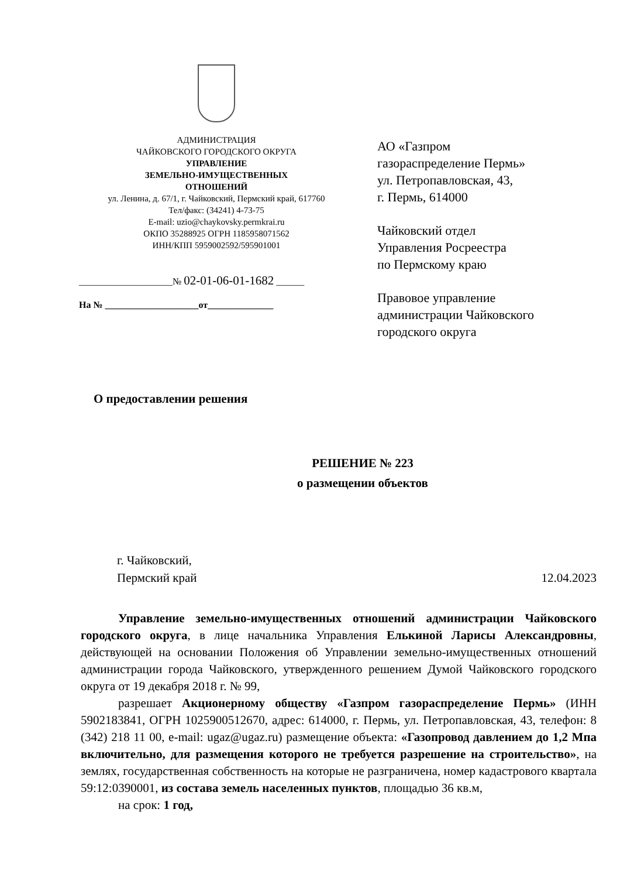АДМИНИСТРАЦИЯ
ЧАЙКОВСКОГО ГОРОДСКОГО ОКРУГА
УПРАВЛЕНИЕ
ЗЕМЕЛЬНО-ИМУЩЕСТВЕННЫХ
ОТНОШЕНИЙ
ул. Ленина, д. 67/1, г. Чайковский, Пермский край, 617760
Тел/факс: (34241) 4-73-75
E-mail: uzio@chaykovsky.permkrai.ru
ОКПО 35288925 ОГРН 1185958071562
ИНН/КПП 5959002592/595901001
____________________№ 02-01-06-01-1682 ______
На № ____________________от______________
АО «Газпром
газораспределение Пермь»
ул. Петропавловская, 43,
г. Пермь, 614000
Чайковский отдел
Управления Росреестра
по Пермскому краю
Правовое управление
администрации Чайковского
городского округа
О предоставлении решения
РЕШЕНИЕ № 223
о размещении объектов
г. Чайковский,
Пермский край
12.04.2023
Управление земельно-имущественных отношений администрации Чайковского городского округа, в лице начальника Управления Елькиной Ларисы Александровны, действующей на основании Положения об Управлении земельно-имущественных отношений администрации города Чайковского, утвержденного решением Думой Чайковского городского округа от 19 декабря 2018 г. № 99,
разрешает Акционерному обществу «Газпром газораспределение Пермь» (ИНН 5902183841, ОГРН 1025900512670, адрес: 614000, г. Пермь, ул. Петропавловская, 43, телефон: 8 (342) 218 11 00, e-mail: ugaz@ugaz.ru) размещение объекта: «Газопровод давлением до 1,2 Мпа включительно, для размещения которого не требуется разрешение на строительство», на землях, государственная собственность на которые не разграничена, номер кадастрового квартала 59:12:0390001, из состава земель населенных пунктов, площадью 36 кв.м,
на срок: 1 год,